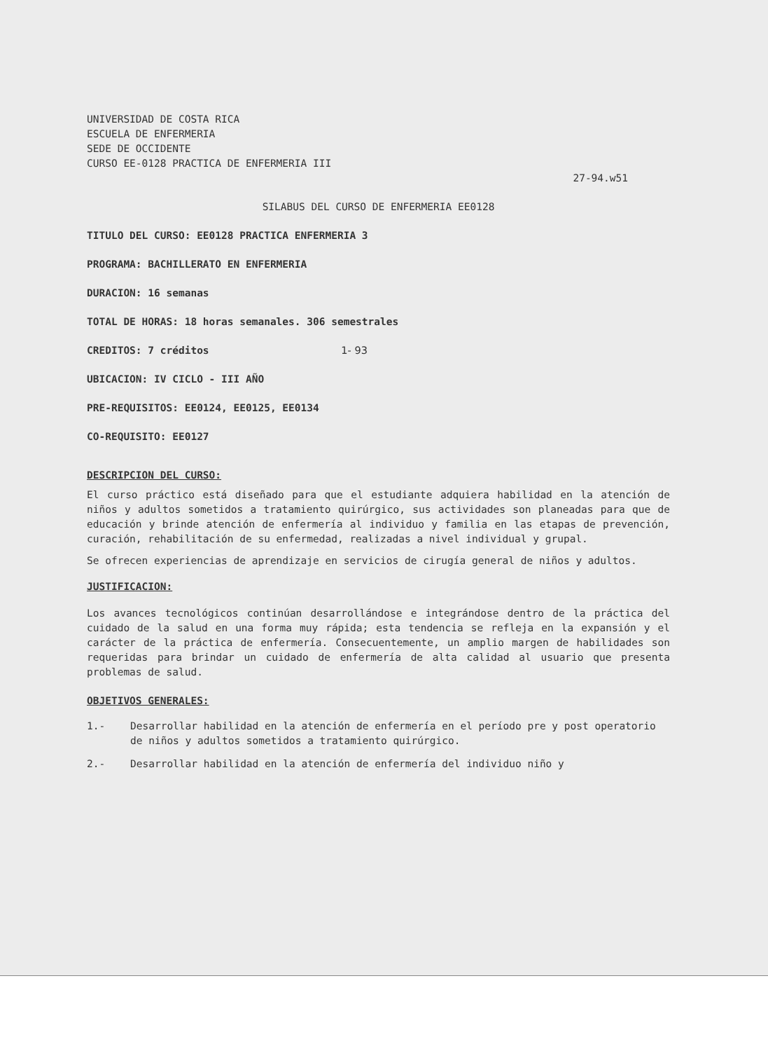UNIVERSIDAD DE COSTA RICA
ESCUELA DE ENFERMERIA
SEDE DE OCCIDENTE
CURSO EE-0128 PRACTICA DE ENFERMERIA III
27-94.w51
SILABUS DEL CURSO DE ENFERMERIA EE0128
TITULO DEL CURSO: EE0128 PRACTICA ENFERMERIA 3
PROGRAMA: BACHILLERATO EN ENFERMERIA
DURACION: 16 semanas
TOTAL DE HORAS: 18 horas semanales. 306 semestrales
CREDITOS: 7 créditos 1- 93
UBICACION: IV CICLO - III AÑO
PRE-REQUISITOS: EE0124, EE0125, EE0134
CO-REQUISITO: EE0127
DESCRIPCION DEL CURSO:
El curso práctico está diseñado para que el estudiante adquiera habilidad en la atención de niños y adultos sometidos a tratamiento quirúrgico, sus actividades son planeadas para que de educación y brinde atención de enfermería al individuo y familia en las etapas de prevención, curación, rehabilitación de su enfermedad, realizadas a nivel individual y grupal.
Se ofrecen experiencias de aprendizaje en servicios de cirugía general de niños y adultos.
JUSTIFICACION:
Los avances tecnológicos continúan desarrollándose e integrándose dentro de la práctica del cuidado de la salud en una forma muy rápida; esta tendencia se refleja en la expansión y el carácter de la práctica de enfermería. Consecuentemente, un amplio margen de habilidades son requeridas para brindar un cuidado de enfermería de alta calidad al usuario que presenta problemas de salud.
OBJETIVOS GENERALES:
1.- Desarrollar habilidad en la atención de enfermería en el período pre y post operatorio de niños y adultos sometidos a tratamiento quirúrgico.
2.- Desarrollar habilidad en la atención de enfermería del individuo niño y